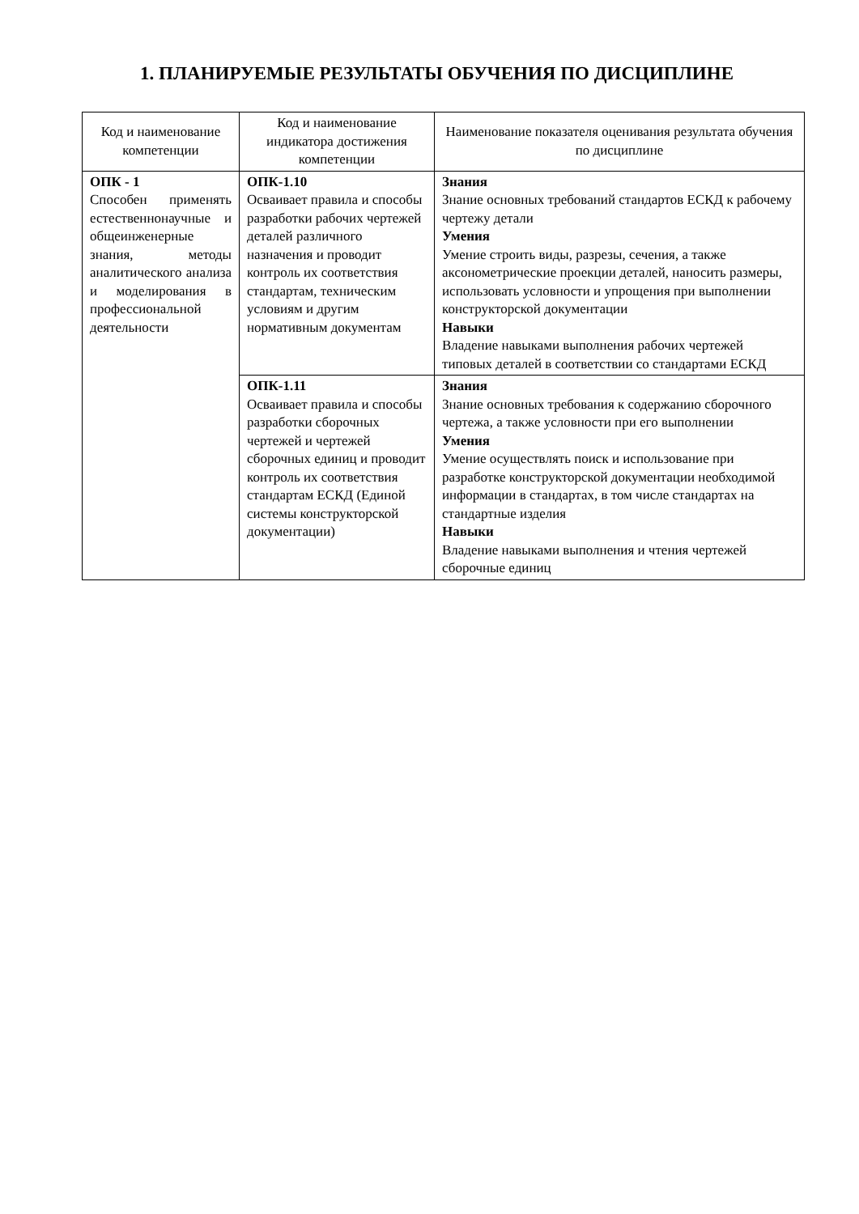1. ПЛАНИРУЕМЫЕ РЕЗУЛЬТАТЫ ОБУЧЕНИЯ ПО ДИСЦИПЛИНЕ
| Код и наименование компетенции | Код и наименование индикатора достижения компетенции | Наименование показателя оценивания результата обучения по дисциплине |
| --- | --- | --- |
| ОПК - 1 Способен применять естественнонаучные и общеинженерные знания, методы аналитического анализа и моделирования в профессиональной деятельности | ОПК-1.10 Осваивает правила и способы разработки рабочих чертежей деталей различного назначения и проводит контроль их соответствия стандартам, техническим условиям и другим нормативным документам | Знания Знание основных требований стандартов ЕСКД к рабочему чертежу детали Умения Умение строить виды, разрезы, сечения, а также аксонометрические проекции деталей, наносить размеры, использовать условности и упрощения при выполнении конструкторской документации Навыки Владение навыками выполнения рабочих чертежей типовых деталей в соответствии со стандартами ЕСКД |
| | ОПК-1.11 Осваивает правила и способы разработки сборочных чертежей и чертежей сборочных единиц и проводит контроль их соответствия стандартам ЕСКД (Единой системы конструкторской документации) | Знания Знание основных требования к содержанию сборочного чертежа, а также условности при его выполнении Умения Умение осуществлять поиск и использование при разработке конструкторской документации необходимой информации в стандартах, в том числе стандартах на стандартные изделия Навыки Владение навыками выполнения и чтения чертежей сборочные единиц |